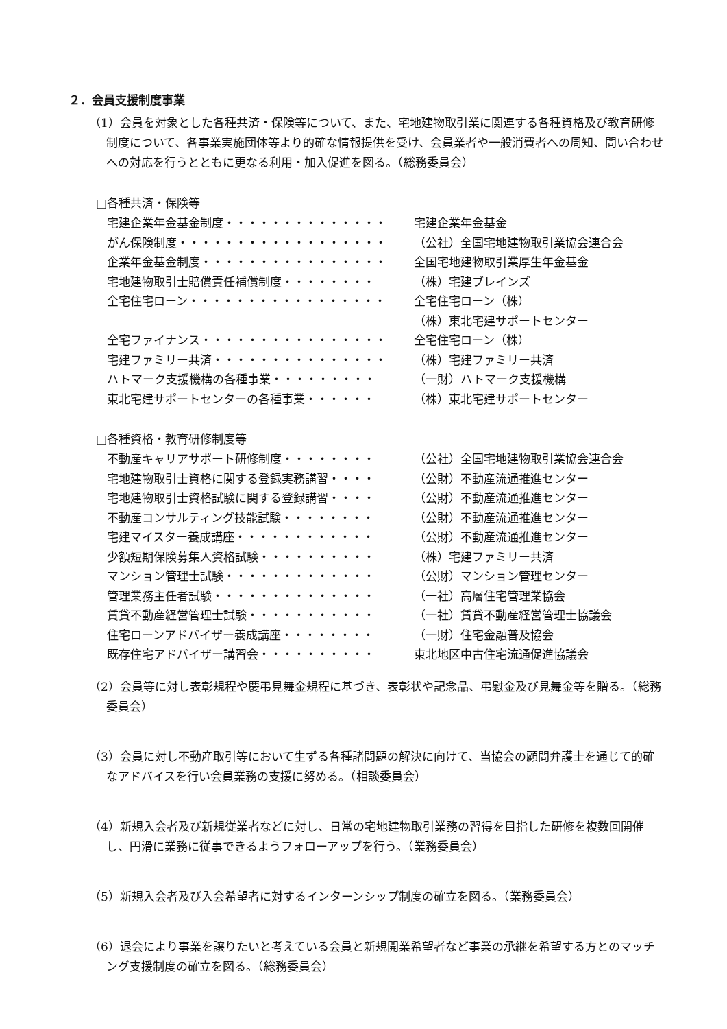２．会員支援制度事業
（1）会員を対象とした各種共済・保険等について、また、宅地建物取引業に関連する各種資格及び教育研修制度について、各事業実施団体等より的確な情報提供を受け、会員業者や一般消費者への周知、問い合わせへの対応を行うとともに更なる利用・加入促進を図る。（総務委員会）
□各種共済・保険等
| 宅建企業年金基金制度・・・・・・・・・・・・・・ | 宅建企業年金基金 |
| がん保険制度・・・・・・・・・・・・・・・・・・ | （公社）全国宅地建物取引業協会連合会 |
| 企業年金基金制度・・・・・・・・・・・・・・・・ | 全国宅地建物取引業厚生年金基金 |
| 宅地建物取引士賠償責任補償制度・・・・・・・・ | （株）宅建ブレインズ |
| 全宅住宅ローン・・・・・・・・・・・・・・・・・ | 全宅住宅ローン（株） |
| | （株）東北宅建サポートセンター |
| 全宅ファイナンス・・・・・・・・・・・・・・・・ | 全宅住宅ローン（株） |
| 宅建ファミリー共済・・・・・・・・・・・・・・・ | （株）宅建ファミリー共済 |
| ハトマーク支援機構の各種事業・・・・・・・・・ | （一財）ハトマーク支援機構 |
| 東北宅建サポートセンターの各種事業・・・・・・ | （株）東北宅建サポートセンター |
□各種資格・教育研修制度等
| 不動産キャリアサポート研修制度・・・・・・・・ | （公社）全国宅地建物取引業協会連合会 |
| 宅地建物取引士資格に関する登録実務講習・・・・ | （公財）不動産流通推進センター |
| 宅地建物取引士資格試験に関する登録講習・・・・ | （公財）不動産流通推進センター |
| 不動産コンサルティング技能試験・・・・・・・・ | （公財）不動産流通推進センター |
| 宅建マイスター養成講座・・・・・・・・・・・・ | （公財）不動産流通推進センター |
| 少額短期保険募集人資格試験・・・・・・・・・・ | （株）宅建ファミリー共済 |
| マンション管理士試験・・・・・・・・・・・・・ | （公財）マンション管理センター |
| 管理業務主任者試験・・・・・・・・・・・・・・ | （一社）高層住宅管理業協会 |
| 賃貸不動産経営管理士試験・・・・・・・・・・・ | （一社）賃貸不動産経営管理士協議会 |
| 住宅ローンアドバイザー養成講座・・・・・・・・ | （一財）住宅金融普及協会 |
| 既存住宅アドバイザー講習会・・・・・・・・・・ | 東北地区中古住宅流通促進協議会 |
（2）会員等に対し表彰規程や慶弔見舞金規程に基づき、表彰状や記念品、弔慰金及び見舞金等を贈る。（総務委員会）
（3）会員に対し不動産取引等において生ずる各種諸問題の解決に向けて、当協会の顧問弁護士を通じて的確なアドバイスを行い会員業務の支援に努める。（相談委員会）
（4）新規入会者及び新規従業者などに対し、日常の宅地建物取引業務の習得を目指した研修を複数回開催し、円滑に業務に従事できるようフォローアップを行う。（業務委員会）
（5）新規入会者及び入会希望者に対するインターンシップ制度の確立を図る。（業務委員会）
（6）退会により事業を譲りたいと考えている会員と新規開業希望者など事業の承継を希望する方とのマッチング支援制度の確立を図る。（総務委員会）